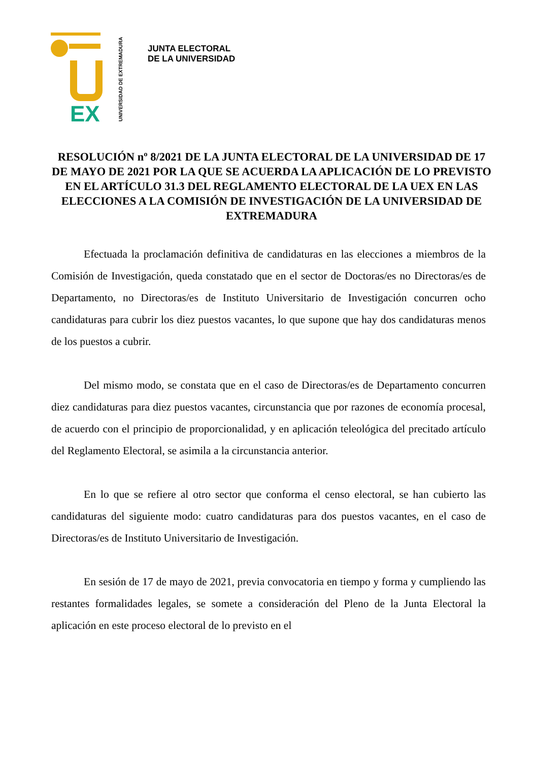EX
UNIVERSIDAD DE EXTREMADURA
JUNTA ELECTORAL
DE LA UNIVERSIDAD
RESOLUCIÓN nº 8/2021 DE LA JUNTA ELECTORAL DE LA UNIVERSIDAD DE 17 DE MAYO DE 2021 POR LA QUE SE ACUERDA LA APLICACIÓN DE LO PREVISTO EN EL ARTÍCULO 31.3 DEL REGLAMENTO ELECTORAL DE LA UEX EN LAS ELECCIONES A LA COMISIÓN DE INVESTIGACIÓN DE LA UNIVERSIDAD DE EXTREMADURA
Efectuada la proclamación definitiva de candidaturas en las elecciones a miembros de la Comisión de Investigación, queda constatado que en el sector de Doctoras/es no Directoras/es de Departamento, no Directoras/es de Instituto Universitario de Investigación concurren ocho candidaturas para cubrir los diez puestos vacantes, lo que supone que hay dos candidaturas menos de los puestos a cubrir.
Del mismo modo, se constata que en el caso de Directoras/es de Departamento concurren diez candidaturas para diez puestos vacantes, circunstancia que por razones de economía procesal, de acuerdo con el principio de proporcionalidad, y en aplicación teleológica del precitado artículo del Reglamento Electoral, se asimila a la circunstancia anterior.
En lo que se refiere al otro sector que conforma el censo electoral, se han cubierto las candidaturas del siguiente modo: cuatro candidaturas para dos puestos vacantes, en el caso de Directoras/es de Instituto Universitario de Investigación.
En sesión de 17 de mayo de 2021, previa convocatoria en tiempo y forma y cumpliendo las restantes formalidades legales, se somete a consideración del Pleno de la Junta Electoral la aplicación en este proceso electoral de lo previsto en el